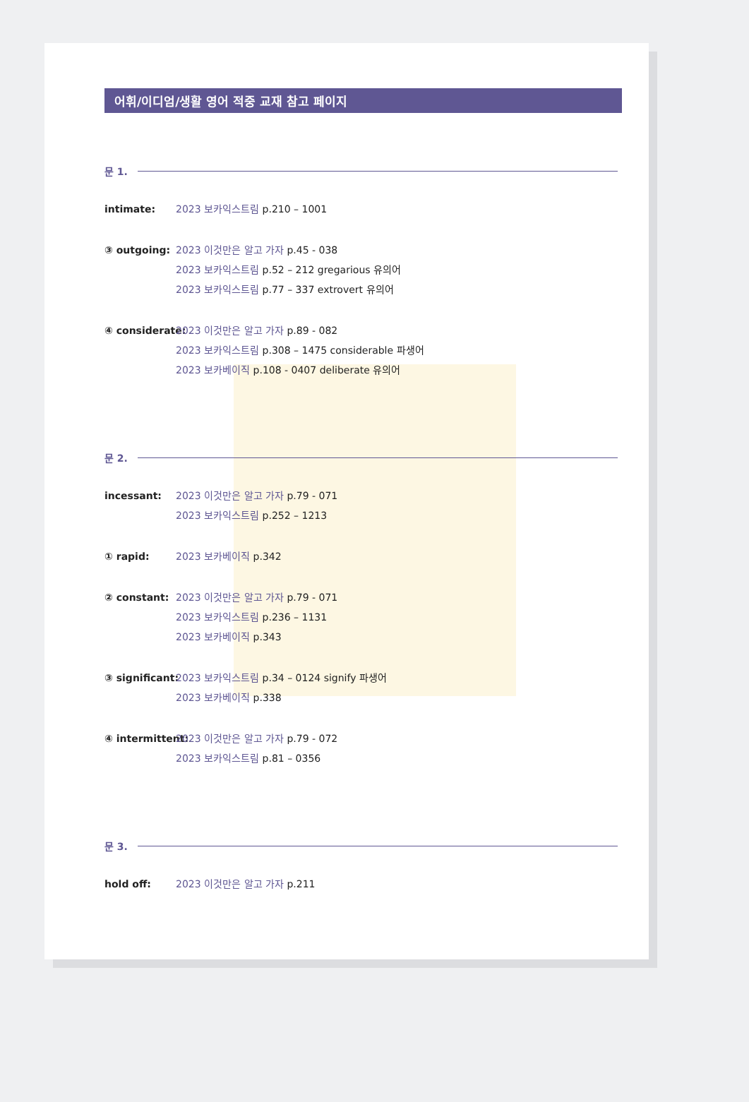어휘/이디엄/생활 영어 적중 교재 참고 페이지
문 1.
intimate: 2023 보카익스트림 p.210 – 1001
③ outgoing: 2023 이것만은 알고 가자 p.45 - 038
2023 보카익스트림 p.52 – 212 gregarious 유의어
2023 보카익스트림 p.77 – 337 extrovert 유의어
④ considerate: 2023 이것만은 알고 가자 p.89 - 082
2023 보카익스트림 p.308 – 1475 considerable 파생어
2023 보카베이직 p.108 - 0407 deliberate 유의어
문 2.
incessant: 2023 이것만은 알고 가자 p.79 - 071
2023 보카익스트림 p.252 – 1213
① rapid: 2023 보카베이직 p.342
② constant: 2023 이것만은 알고 가자 p.79 - 071
2023 보카익스트림 p.236 – 1131
2023 보카베이직 p.343
③ significant: 2023 보카익스트림 p.34 – 0124 signify 파생어
2023 보카베이직 p.338
④ intermittent: 2023 이것만은 알고 가자 p.79 - 072
2023 보카익스트림 p.81 – 0356
문 3.
hold off: 2023 이것만은 알고 가자 p.211